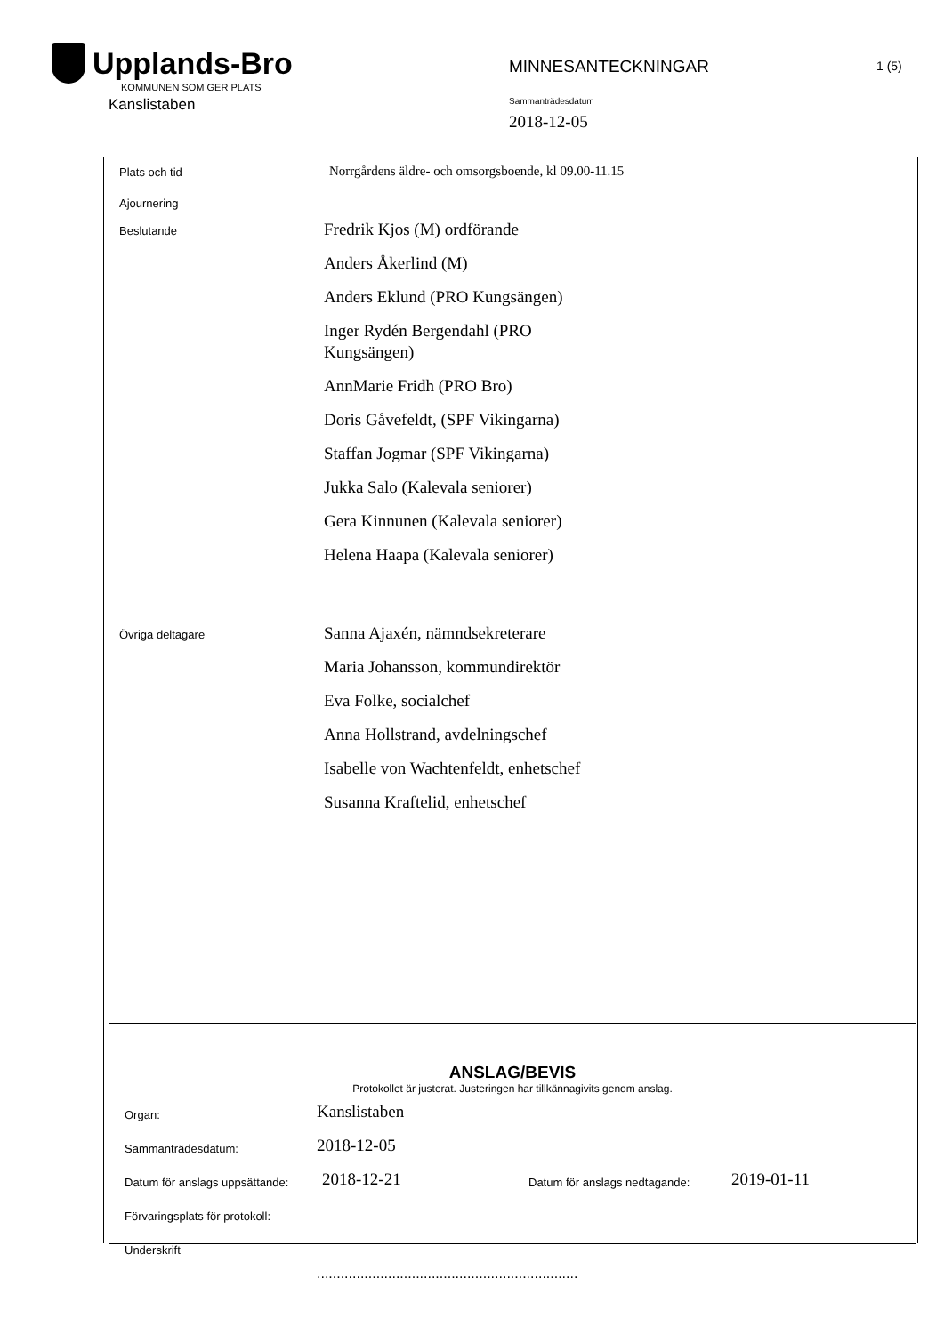Upplands-Bro
KOMMUNEN SOM GER PLATS
Kanslistaben
MINNESANTECKNINGAR 1 (5)
Sammanträdesdatum
2018-12-05
Plats och tid
Norrgårdens äldre- och omsorgsboende, kl 09.00-11.15
Ajournering
Beslutande
Fredrik Kjos (M) ordförande
Anders Åkerlind (M)
Anders Eklund (PRO Kungsängen)
Inger Rydén Bergendahl (PRO
Kungsängen)
AnnMarie Fridh (PRO Bro)
Doris Gåvefeldt, (SPF Vikingarna)
Staffan Jogmar (SPF Vikingarna)
Jukka Salo (Kalevala seniorer)
Gera Kinnunen (Kalevala seniorer)
Helena Haapa (Kalevala seniorer)
Övriga deltagare
Sanna Ajaxén, nämndsekreterare
Maria Johansson, kommundirektör
Eva Folke, socialchef
Anna Hollstrand, avdelningschef
Isabelle von Wachtenfeldt, enhetschef
Susanna Kraftelid, enhetschef
ANSLAG/BEVIS
Protokollet är justerat. Justeringen har tillkännagivits genom anslag.
Organ:
Kanslistaben
Sammanträdesdatum:
2018-12-05
Datum för anslags uppsättande:
2018-12-21
Datum för anslags nedtagande:
2019-01-11
Förvaringsplats för protokoll:
Underskrift
..................................................................